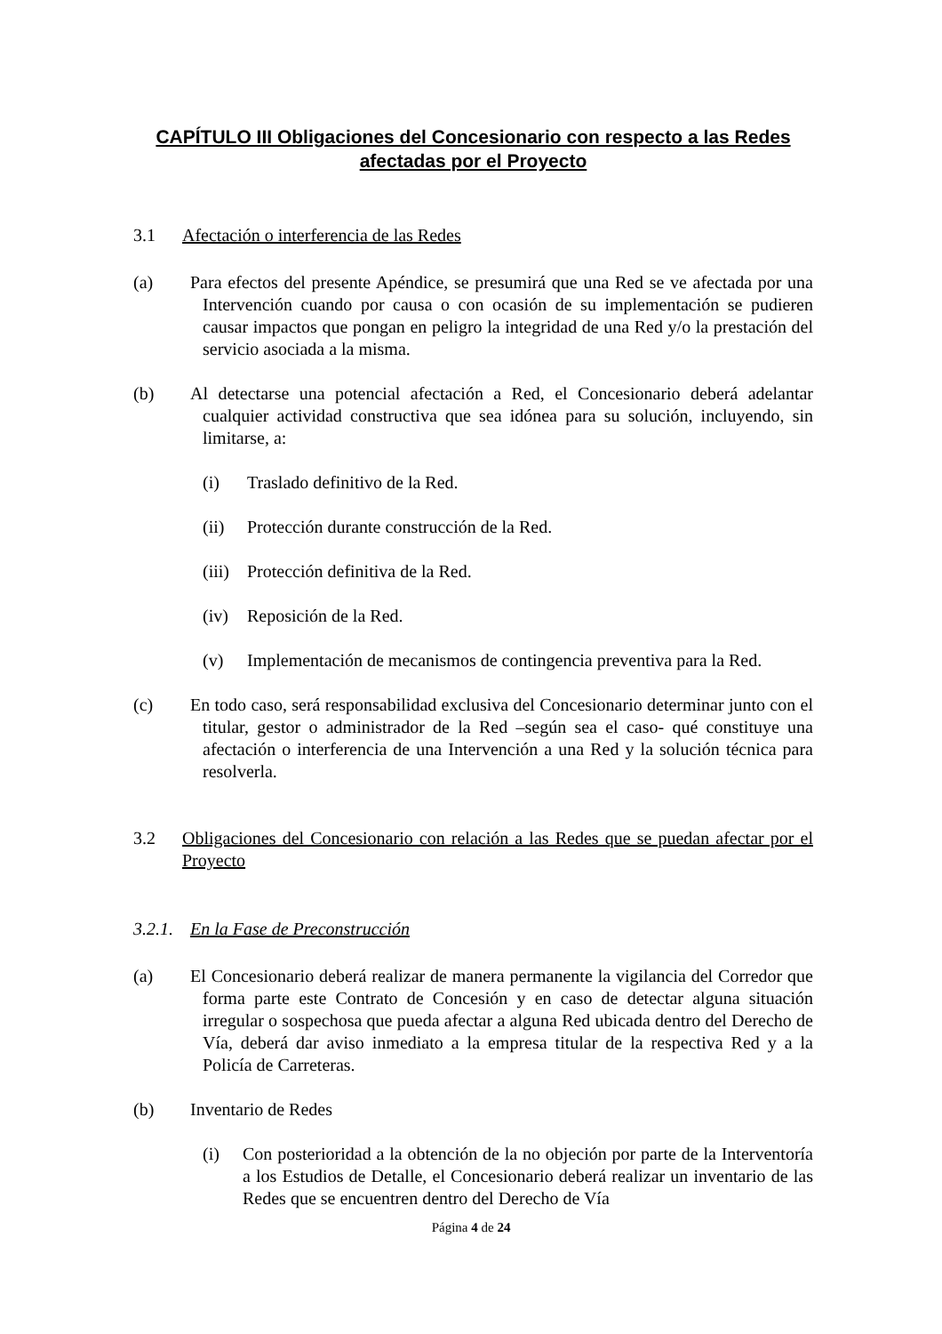CAPÍTULO III Obligaciones del Concesionario con respecto a las Redes afectadas por el Proyecto
3.1 Afectación o interferencia de las Redes
(a) Para efectos del presente Apéndice, se presumirá que una Red se ve afectada por una Intervención cuando por causa o con ocasión de su implementación se pudieren causar impactos que pongan en peligro la integridad de una Red y/o la prestación del servicio asociada a la misma.
(b) Al detectarse una potencial afectación a Red, el Concesionario deberá adelantar cualquier actividad constructiva que sea idónea para su solución, incluyendo, sin limitarse, a:
(i) Traslado definitivo de la Red.
(ii) Protección durante construcción de la Red.
(iii) Protección definitiva de la Red.
(iv) Reposición de la Red.
(v) Implementación de mecanismos de contingencia preventiva para la Red.
(c) En todo caso, será responsabilidad exclusiva del Concesionario determinar junto con el titular, gestor o administrador de la Red –según sea el caso- qué constituye una afectación o interferencia de una Intervención a una Red y la solución técnica para resolverla.
3.2 Obligaciones del Concesionario con relación a las Redes que se puedan afectar por el Proyecto
3.2.1. En la Fase de Preconstrucción
(a) El Concesionario deberá realizar de manera permanente la vigilancia del Corredor que forma parte este Contrato de Concesión y en caso de detectar alguna situación irregular o sospechosa que pueda afectar a alguna Red ubicada dentro del Derecho de Vía, deberá dar aviso inmediato a la empresa titular de la respectiva Red y a la Policía de Carreteras.
(b) Inventario de Redes
(i) Con posterioridad a la obtención de la no objeción por parte de la Interventoría a los Estudios de Detalle, el Concesionario deberá realizar un inventario de las Redes que se encuentren dentro del Derecho de Vía
Página 4 de 24